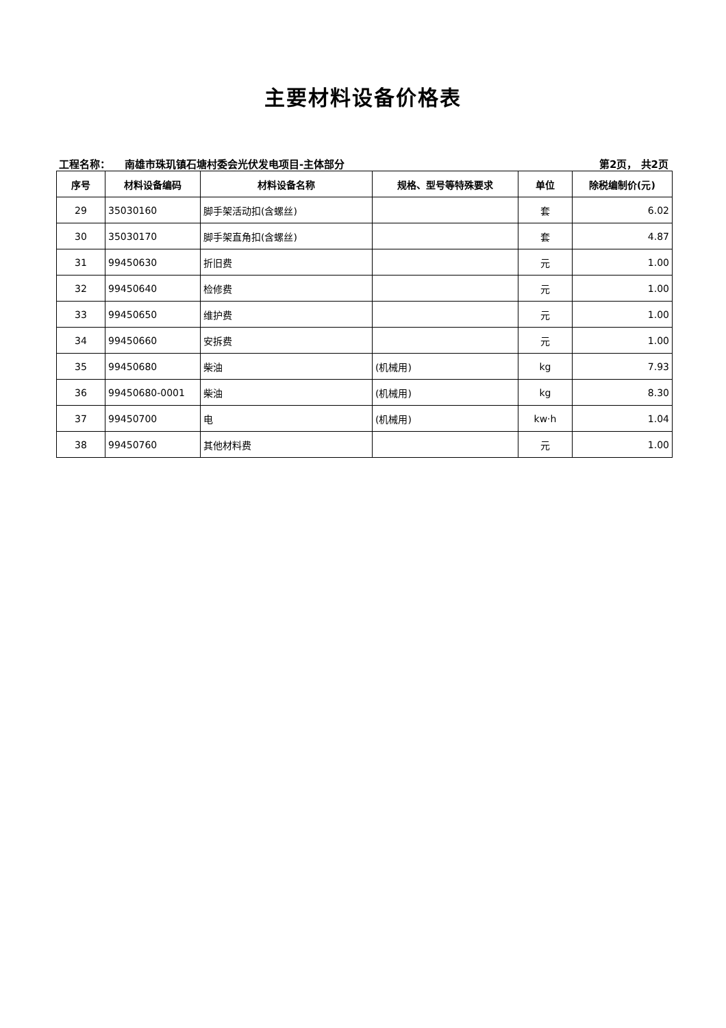主要材料设备价格表
工程名称： 南雄市珠玑镇石塘村委会光伏发电项目-主体部分 第2页， 共2页
| 序号 | 材料设备编码 | 材料设备名称 | 规格、型号等特殊要求 | 单位 | 除税编制价(元) |
| --- | --- | --- | --- | --- | --- |
| 29 | 35030160 | 脚手架活动扣(含螺丝) | | 套 | 6.02 |
| 30 | 35030170 | 脚手架直角扣(含螺丝) | | 套 | 4.87 |
| 31 | 99450630 | 折旧费 | | 元 | 1.00 |
| 32 | 99450640 | 检修费 | | 元 | 1.00 |
| 33 | 99450650 | 维护费 | | 元 | 1.00 |
| 34 | 99450660 | 安拆费 | | 元 | 1.00 |
| 35 | 99450680 | 柴油 | (机械用) | kg | 7.93 |
| 36 | 99450680-0001 | 柴油 | (机械用) | kg | 8.30 |
| 37 | 99450700 | 电 | (机械用) | kw·h | 1.04 |
| 38 | 99450760 | 其他材料费 | | 元 | 1.00 |